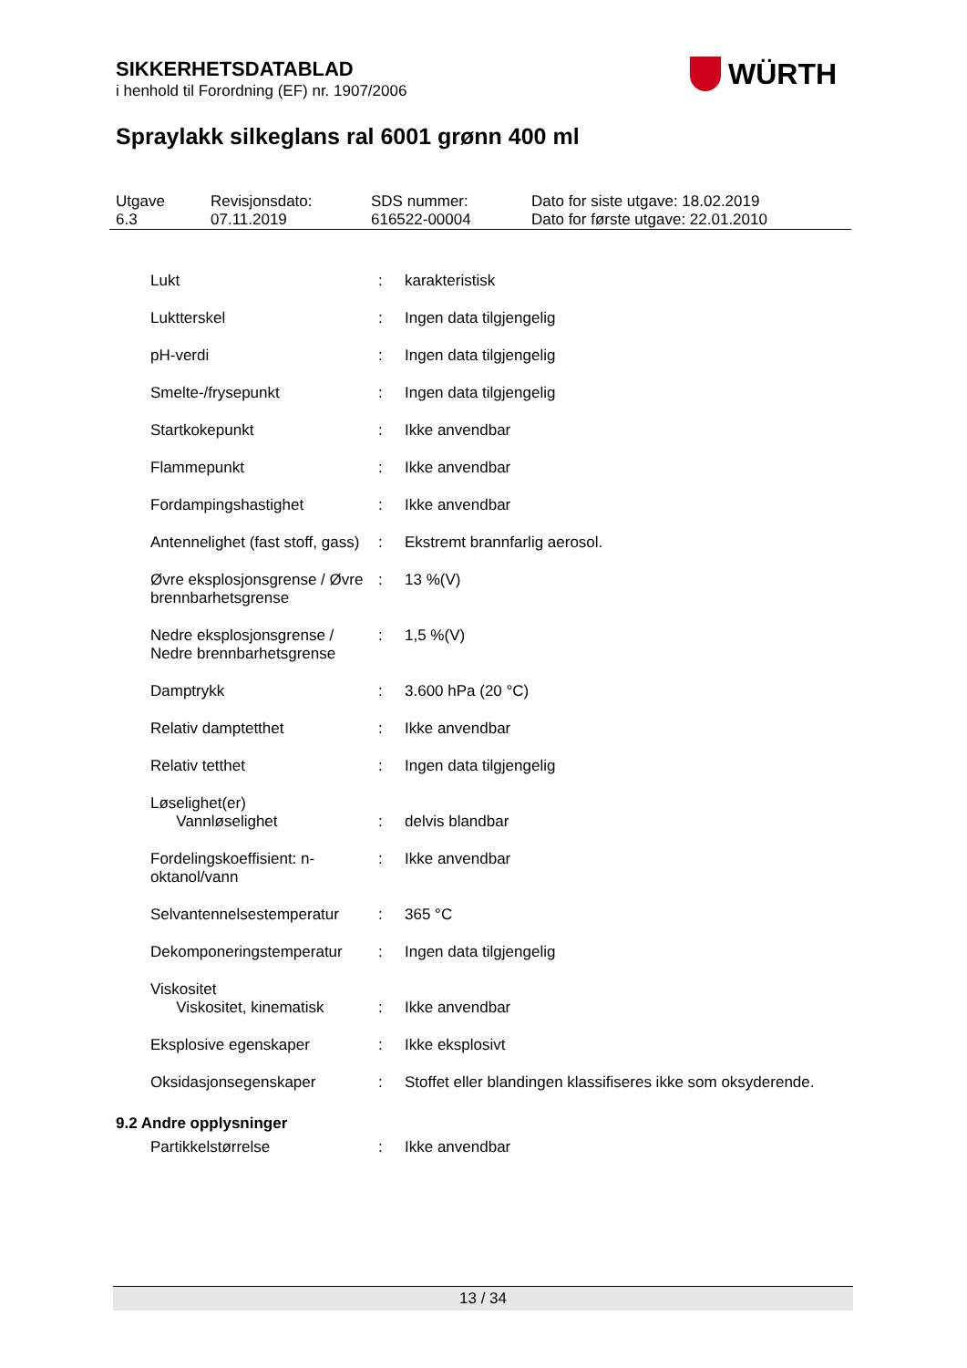SIKKERHETSDATABLAD
i henhold til Forordning (EF) nr. 1907/2006
WÜRTH
Spraylakk silkeglans ral 6001 grønn 400 ml
| Utgave 6.3 | Revisjonsdato: 07.11.2019 | SDS nummer: 616522-00004 | Dato for siste utgave: 18.02.2019 Dato for første utgave: 22.01.2010 |
| | Lukt | : | karakteristisk |
| | Luktterskel | : | Ingen data tilgjengelig |
| | pH-verdi | : | Ingen data tilgjengelig |
| | Smelte-/frysepunkt | : | Ingen data tilgjengelig |
| | Startkokepunkt | : | Ikke anvendbar |
| | Flammepunkt | : | Ikke anvendbar |
| | Fordampingshastighet | : | Ikke anvendbar |
| | Antennelighet (fast stoff, gass) | : | Ekstremt brannfarlig aerosol. |
| | Øvre eksplosjonsgrense / Øvre brennbarhetsgrense | : | 13 %(V) |
| | Nedre eksplosjonsgrense / Nedre brennbarhetsgrense | : | 1,5 %(V) |
| | Damptrykk | : | 3.600 hPa (20 °C) |
| | Relativ damptetthet | : | Ikke anvendbar |
| | Relativ tetthet | : | Ingen data tilgjengelig |
| | Løselighet(er) Vannløselighet | : | delvis blandbar |
| | Fordelingskoeffisient: n-oktanol/vann | : | Ikke anvendbar |
| | Selvantennelsestemperatur | : | 365 °C |
| | Dekomponeringstemperatur | : | Ingen data tilgjengelig |
| | Viskositet Viskositet, kinematisk | : | Ikke anvendbar |
| | Eksplosive egenskaper | : | Ikke eksplosivt |
| | Oksidasjonsegenskaper | : | Stoffet eller blandingen klassifiseres ikke som oksyderende. |
9.2 Andre opplysninger
| | Partikkelstørrelse | : | Ikke anvendbar |
13 / 34